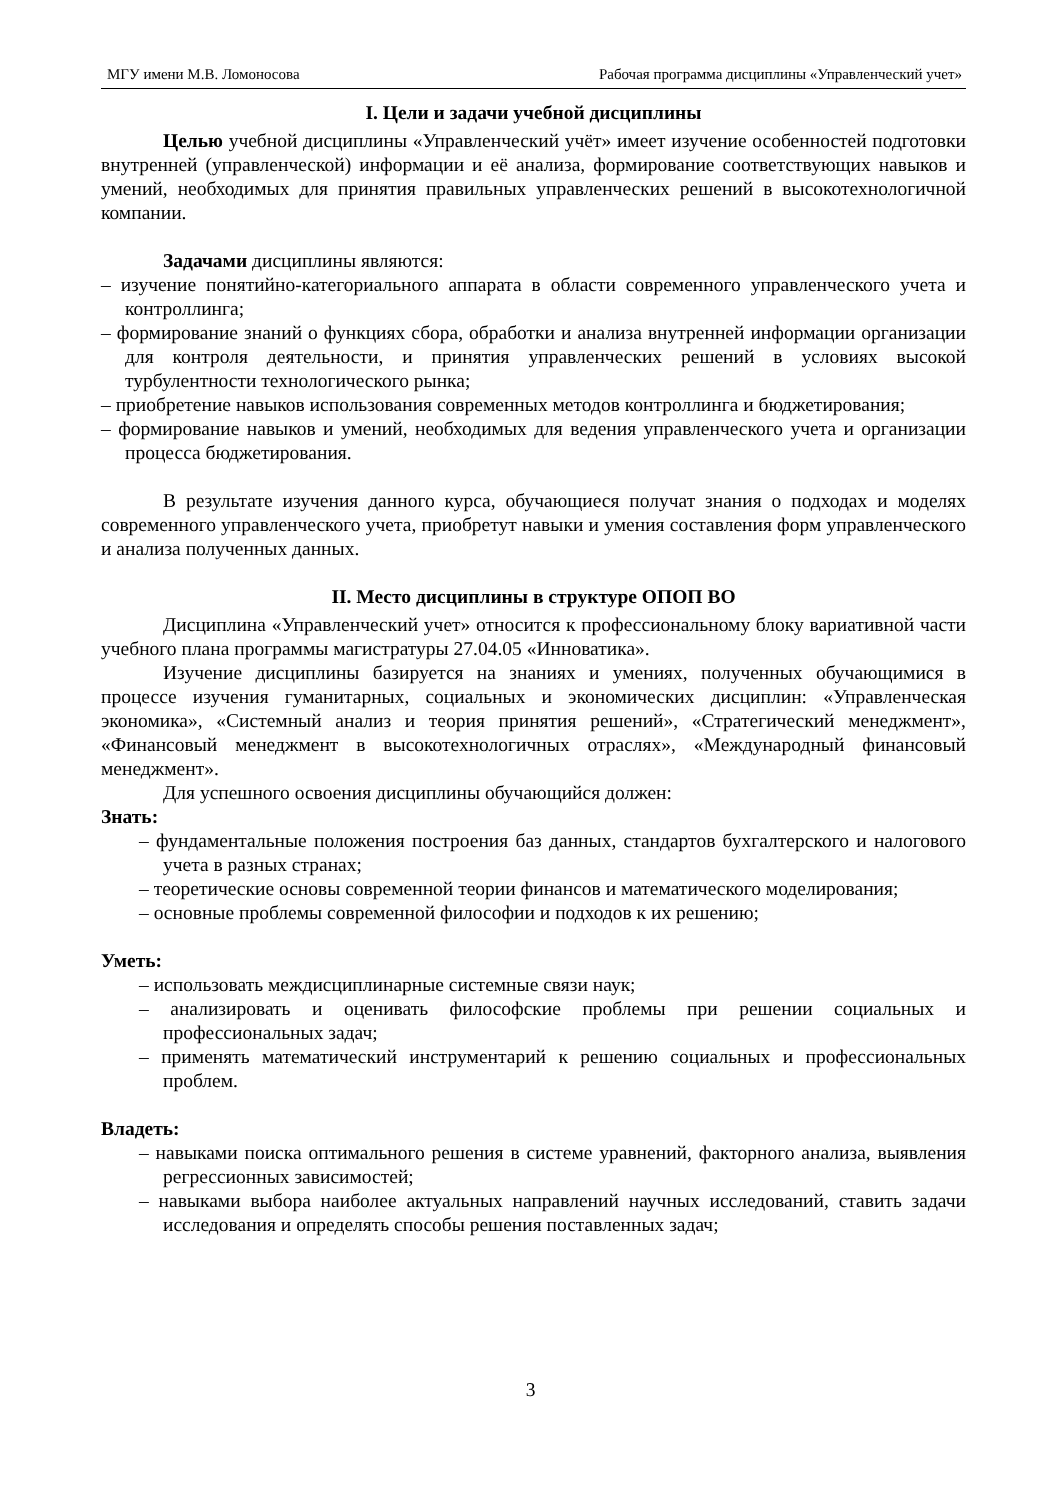МГУ имени М.В. Ломоносова Рабочая программа дисциплины «Управленческий учет»
I. Цели и задачи учебной дисциплины
Целью учебной дисциплины «Управленческий учёт» имеет изучение особенностей подготовки внутренней (управленческой) информации и её анализа, формирование соответствующих навыков и умений, необходимых для принятия правильных управленческих решений в высокотехнологичной компании.
Задачами дисциплины являются:
– изучение понятийно-категориального аппарата в области современного управленческого учета и контроллинга;
– формирование знаний о функциях сбора, обработки и анализа внутренней информации организации для контроля деятельности, и принятия управленческих решений в условиях высокой турбулентности технологического рынка;
– приобретение навыков использования современных методов контроллинга и бюджетирования;
– формирование навыков и умений, необходимых для ведения управленческого учета и организации процесса бюджетирования.
В результате изучения данного курса, обучающиеся получат знания о подходах и моделях современного управленческого учета, приобретут навыки и умения составления форм управленческого и анализа полученных данных.
II. Место дисциплины в структуре ОПОП ВО
Дисциплина «Управленческий учет» относится к профессиональному блоку вариативной части учебного плана программы магистратуры 27.04.05 «Инноватика».
Изучение дисциплины базируется на знаниях и умениях, полученных обучающимися в процессе изучения гуманитарных, социальных и экономических дисциплин: «Управленческая экономика», «Системный анализ и теория принятия решений», «Стратегический менеджмент», «Финансовый менеджмент в высокотехнологичных отраслях», «Международный финансовый менеджмент».
Для успешного освоения дисциплины обучающийся должен:
Знать:
– фундаментальные положения построения баз данных, стандартов бухгалтерского и налогового учета в разных странах;
– теоретические основы современной теории финансов и математического моделирования;
– основные проблемы современной философии и подходов к их решению;
Уметь:
– использовать междисциплинарные системные связи наук;
– анализировать и оценивать философские проблемы при решении социальных и профессиональных задач;
– применять математический инструментарий к решению социальных и профессиональных проблем.
Владеть:
– навыками поиска оптимального решения в системе уравнений, факторного анализа, выявления регрессионных зависимостей;
– навыками выбора наиболее актуальных направлений научных исследований, ставить задачи исследования и определять способы решения поставленных задач;
3